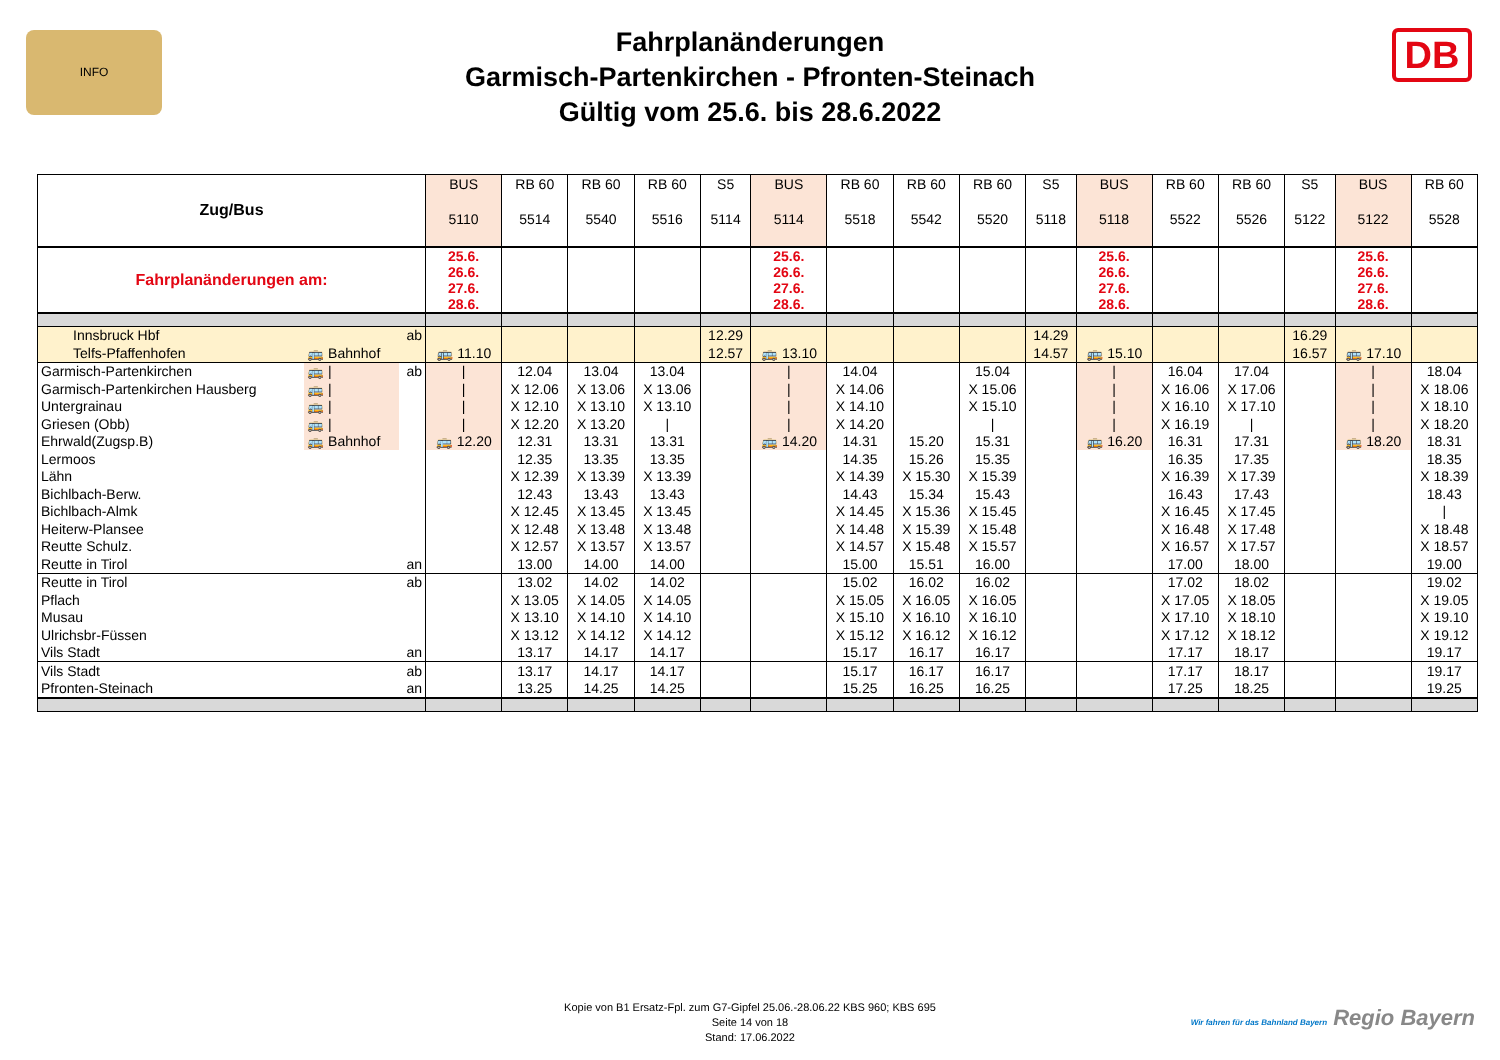INFO
Fahrplanänderungen
Garmisch-Partenkirchen - Pfronten-Steinach
Gültig vom 25.6. bis 28.6.2022
DB
| Zug/Bus | | | BUS | RB 60 | RB 60 | RB 60 | S5 | BUS | RB 60 | RB 60 | RB 60 | S5 | BUS | RB 60 | RB 60 | S5 | BUS | RB 60 |
| | | | 5110 | 5514 | 5540 | 5516 | 5114 | 5114 | 5518 | 5542 | 5520 | 5118 | 5118 | 5522 | 5526 | 5122 | 5122 | 5528 |
| Fahrplanänderungen am: | | | 25.6. 26.6. 27.6. 28.6. | | | | | 25.6. 26.6. 27.6. 28.6. | | | | | 25.6. 26.6. 27.6. 28.6. | | | | 25.6. 26.6. 27.6. 28.6. | |
| Innsbruck Hbf | | ab | | | | | 12.29 | | | | | 14.29 | | | | 16.29 | | |
| Telfs-Pfaffenhofen | 🚌 Bahnhof | | 🚌 11.10 | | | | 12.57 | 🚌 13.10 | | | | 14.57 | 🚌 15.10 | | | 16.57 | 🚌 17.10 | |
| Garmisch-Partenkirchen | 🚌 / | ab | / | 12.04 | 13.04 | 13.04 | | / | 14.04 | | 15.04 | | / | 16.04 | 17.04 | | / | 18.04 |
| Garmisch-Partenkirchen Hausberg | 🚌 / | | / | X 12.06 | X 13.06 | X 13.06 | | / | X 14.06 | | X 15.06 | | / | X 16.06 | X 17.06 | | / | X 18.06 |
| Untergrainau | 🚌 / | | / | X 12.10 | X 13.10 | X 13.10 | | / | X 14.10 | | X 15.10 | | / | X 16.10 | X 17.10 | | / | X 18.10 |
| Griesen (Obb) | 🚌 / | | / | X 12.20 | X 13.20 | / | | / | X 14.20 | | / | | / | X 16.19 | / | | / | X 18.20 |
| Ehrwald(Zugsp.B) | 🚌 Bahnhof | | 🚌 12.20 | 12.31 | 13.31 | 13.31 | | 🚌 14.20 | 14.31 | 15.20 | 15.31 | | 🚌 16.20 | 16.31 | 17.31 | | 🚌 18.20 | 18.31 |
| Lermoos | | | | 12.35 | 13.35 | 13.35 | | | 14.35 | 15.26 | 15.35 | | | 16.35 | 17.35 | | | 18.35 |
| Lähn | | | | X 12.39 | X 13.39 | X 13.39 | | | X 14.39 | X 15.30 | X 15.39 | | | X 16.39 | X 17.39 | | | X 18.39 |
| Bichlbach-Berw. | | | | 12.43 | 13.43 | 13.43 | | | 14.43 | 15.34 | 15.43 | | | 16.43 | 17.43 | | | 18.43 |
| Bichlbach-Almk | | | | X 12.45 | X 13.45 | X 13.45 | | | X 14.45 | X 15.36 | X 15.45 | | | X 16.45 | X 17.45 | | | / |
| Heiterw-Plansee | | | | X 12.48 | X 13.48 | X 13.48 | | | X 14.48 | X 15.39 | X 15.48 | | | X 16.48 | X 17.48 | | | X 18.48 |
| Reutte Schulz. | | | | X 12.57 | X 13.57 | X 13.57 | | | X 14.57 | X 15.48 | X 15.57 | | | X 16.57 | X 17.57 | | | X 18.57 |
| Reutte in Tirol | | an | | 13.00 | 14.00 | 14.00 | | | 15.00 | 15.51 | 16.00 | | | 17.00 | 18.00 | | | 19.00 |
| Reutte in Tirol | | ab | | 13.02 | 14.02 | 14.02 | | | 15.02 | 16.02 | 16.02 | | | 17.02 | 18.02 | | | 19.02 |
| Pflach | | | | X 13.05 | X 14.05 | X 14.05 | | | X 15.05 | X 16.05 | X 16.05 | | | X 17.05 | X 18.05 | | | X 19.05 |
| Musau | | | | X 13.10 | X 14.10 | X 14.10 | | | X 15.10 | X 16.10 | X 16.10 | | | X 17.10 | X 18.10 | | | X 19.10 |
| Ulrichsbr-Füssen | | | | X 13.12 | X 14.12 | X 14.12 | | | X 15.12 | X 16.12 | X 16.12 | | | X 17.12 | X 18.12 | | | X 19.12 |
| Vils Stadt | | an | | 13.17 | 14.17 | 14.17 | | | 15.17 | 16.17 | 16.17 | | | 17.17 | 18.17 | | | 19.17 |
| Vils Stadt | | ab | | 13.17 | 14.17 | 14.17 | | | 15.17 | 16.17 | 16.17 | | | 17.17 | 18.17 | | | 19.17 |
| Pfronten-Steinach | | an | | 13.25 | 14.25 | 14.25 | | | 15.25 | 16.25 | 16.25 | | | 17.25 | 18.25 | | | 19.25 |
Kopie von B1 Ersatz-Fpl. zum G7-Gipfel 25.06.-28.06.22 KBS 960; KBS 695
Seite 14 von 18
Stand: 17.06.2022
Wir fahren für das Bahnland Bayern Regio Bayern